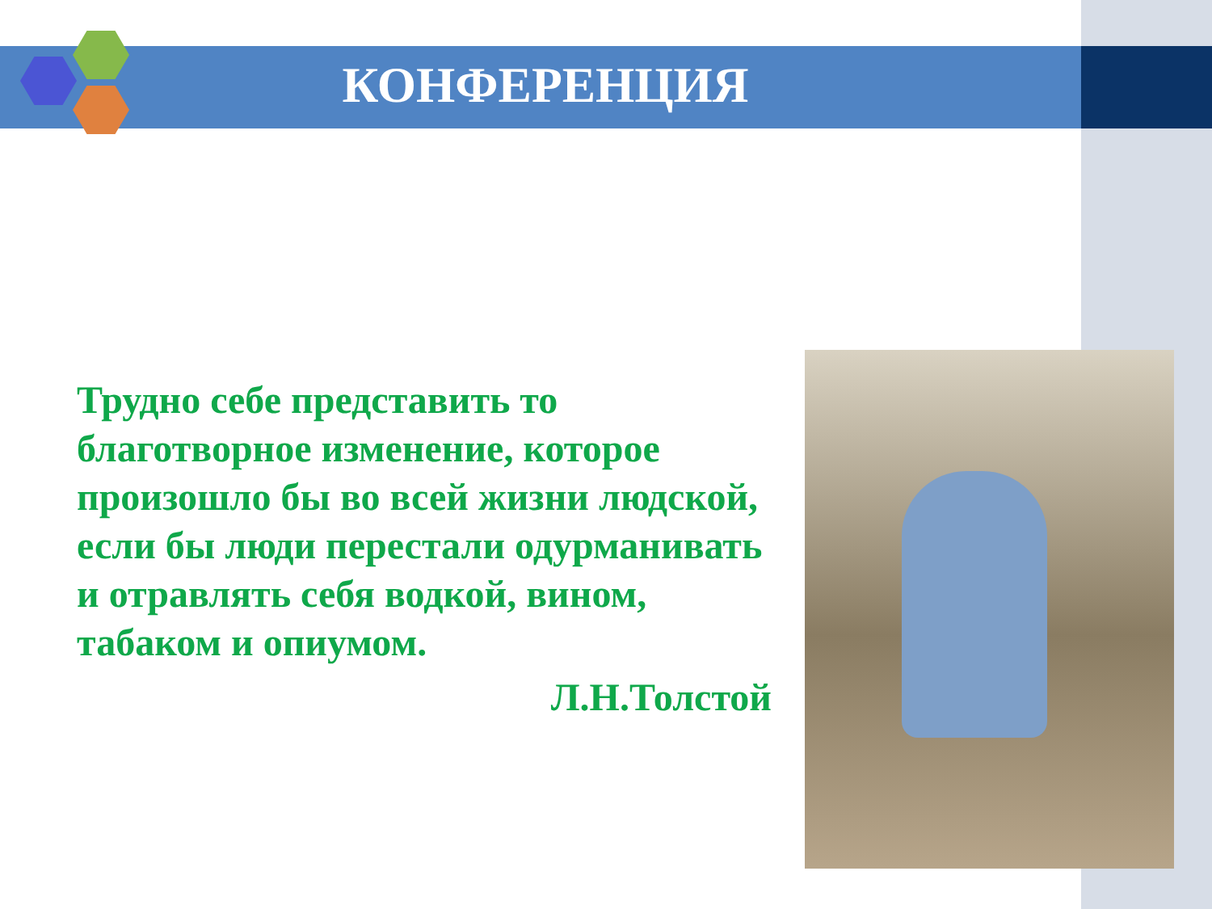КОНФЕРЕНЦИЯ
Трудно себе представить то благотворное изменение, которое произошло бы во всей жизни людской, если бы люди перестали одурманивать и отравлять себя водкой, вином, табаком и опиумом.
Л.Н.Толстой